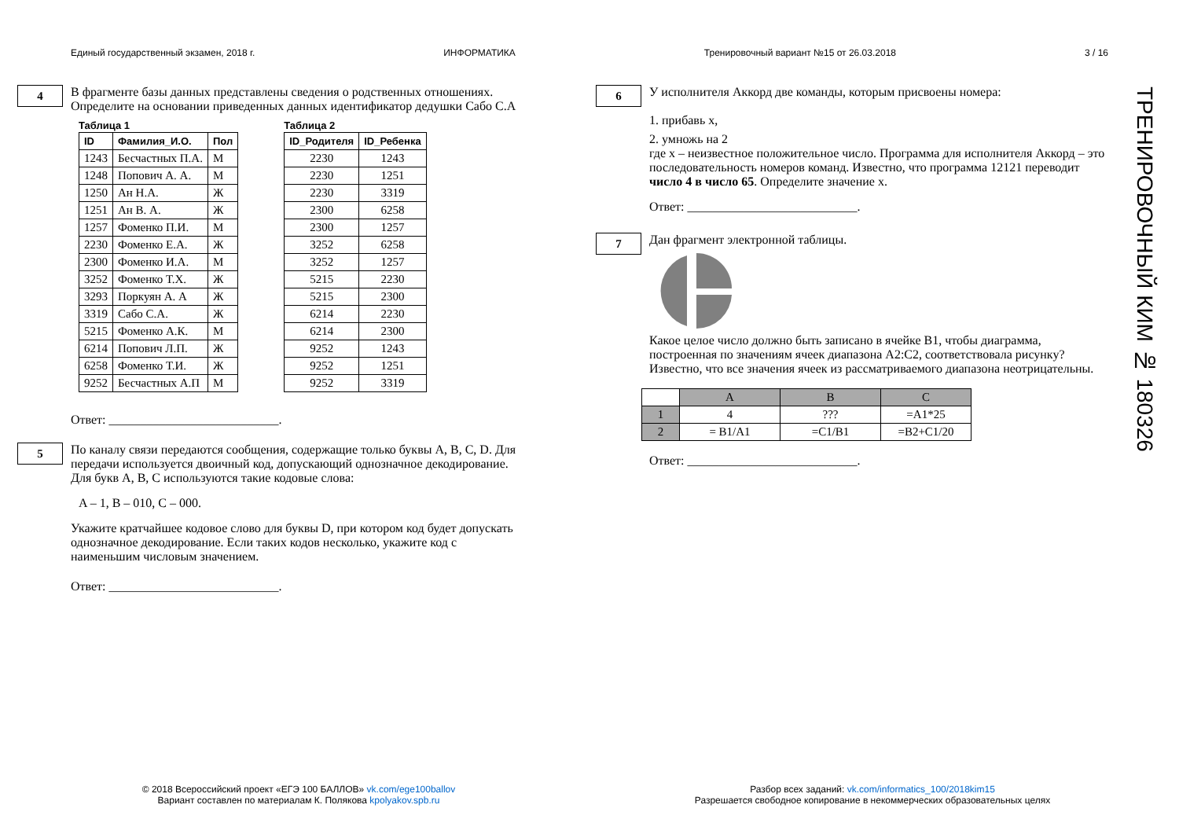Единый государственный экзамен, 2018 г. ИНФОРМАТИКА Тренировочный вариант №15 от 26.03.2018 3 / 16
4
В фрагменте базы данных представлены сведения о родственных отношениях. Определите на основании приведенных данных идентификатор дедушки Сабо С.А
Таблица 1
| ID | Фамилия_И.О. | Пол |
| --- | --- | --- |
| 1243 | Бесчастных П.А. | М |
| 1248 | Попович А. А. | М |
| 1250 | Ан Н.А. | Ж |
| 1251 | Ан В. А. | Ж |
| 1257 | Фоменко П.И. | М |
| 2230 | Фоменко Е.А. | Ж |
| 2300 | Фоменко И.А. | М |
| 3252 | Фоменко Т.Х. | Ж |
| 3293 | Поркуян А. А | Ж |
| 3319 | Сабо С.А. | Ж |
| 5215 | Фоменко А.К. | М |
| 6214 | Попович Л.П. | Ж |
| 6258 | Фоменко Т.И. | Ж |
| 9252 | Бесчастных А.П | М |
Таблица 2
| ID_Родителя | ID_Ребенка |
| --- | --- |
| 2230 | 1243 |
| 2230 | 1251 |
| 2230 | 3319 |
| 2300 | 6258 |
| 2300 | 1257 |
| 3252 | 6258 |
| 3252 | 1257 |
| 5215 | 2230 |
| 5215 | 2300 |
| 6214 | 2230 |
| 6214 | 2300 |
| 9252 | 1243 |
| 9252 | 1251 |
| 9252 | 3319 |
Ответ: ___________________________.
5
По каналу связи передаются сообщения, содержащие только буквы A, B, C, D. Для передачи используется двоичный код, допускающий однозначное декодирование. Для букв A, B, C используются такие кодовые слова:
A – 1, B – 010, C – 000.
Укажите кратчайшее кодовое слово для буквы D, при котором код будет допускать однозначное декодирование. Если таких кодов несколько, укажите код с наименьшим числовым значением.
Ответ: ___________________________.
6
У исполнителя Аккорд две команды, которым присвоены номера:
1. прибавь x,
2. умножь на 2
где x – неизвестное положительное число. Программа для исполнителя Аккорд – это последовательность номеров команд. Известно, что программа 12121 переводит число 4 в число 65. Определите значение x.
Ответ: ___________________________.
7
Дан фрагмент электронной таблицы.
Какое целое число должно быть записано в ячейке B1, чтобы диаграмма, построенная по значениям ячеек диапазона A2:C2, соответствовала рисунку? Известно, что все значения ячеек из рассматриваемого диапазона неотрицательны.
| | A | B | C |
| 1 | 4 | ??? | =A1*25 |
| 2 | = B1/A1 | =C1/B1 | =B2+C1/20 |
Ответ: ___________________________.
ТРЕНИРОВОЧНЫЙ КИМ № 180326
© 2018 Всероссийский проект «ЕГЭ 100 БАЛЛОВ» vk.com/ege100ballov
Вариант составлен по материалам К. Полякова kpolyakov.spb.ru
Разбор всех заданий: vk.com/informatics_100/2018kim15
Разрешается свободное копирование в некоммерческих образовательных целях